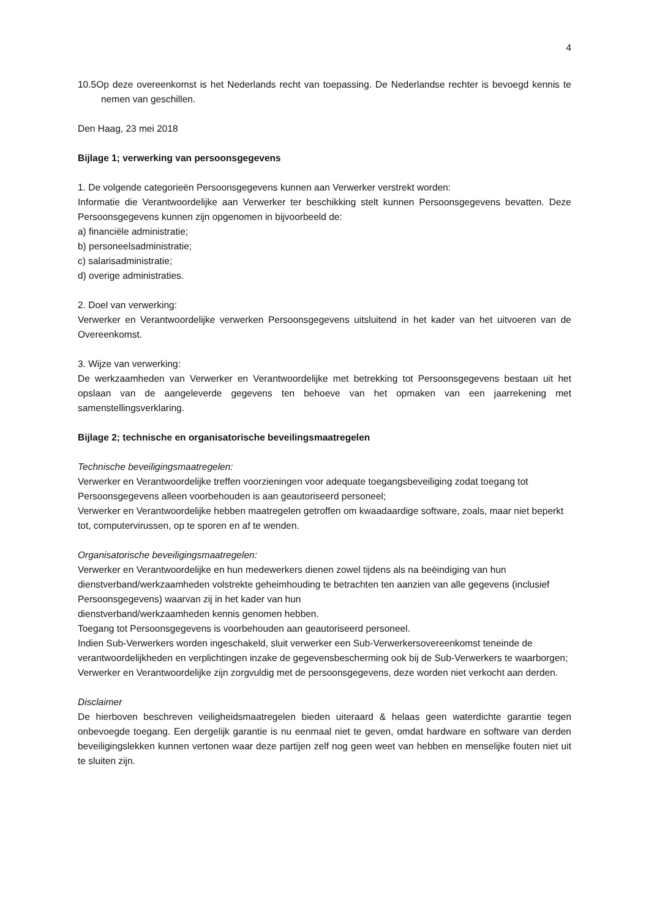4
10.5Op deze overeenkomst is het Nederlands recht van toepassing. De Nederlandse rechter is bevoegd kennis te nemen van geschillen.
Den Haag, 23 mei 2018
Bijlage 1; verwerking van persoonsgegevens
1. De volgende categorieën Persoonsgegevens kunnen aan Verwerker verstrekt worden:
Informatie die Verantwoordelijke aan Verwerker ter beschikking stelt kunnen Persoonsgegevens bevatten. Deze Persoonsgegevens kunnen zijn opgenomen in bijvoorbeeld de:
a) financiële administratie;
b) personeelsadministratie;
c) salarisadministratie;
d) overige administraties.
2. Doel van verwerking:
Verwerker en Verantwoordelijke verwerken Persoonsgegevens uitsluitend in het kader van het uitvoeren van de Overeenkomst.
3. Wijze van verwerking:
De werkzaamheden van Verwerker en Verantwoordelijke met betrekking tot Persoonsgegevens bestaan uit het opslaan van de aangeleverde gegevens ten behoeve van het opmaken van een jaarrekening met samenstellingsverklaring.
Bijlage 2; technische en organisatorische beveilingsmaatregelen
Technische beveiligingsmaatregelen:
Verwerker en Verantwoordelijke treffen voorzieningen voor adequate toegangsbeveiliging zodat toegang tot Persoonsgegevens alleen voorbehouden is aan geautoriseerd personeel;
Verwerker en Verantwoordelijke hebben maatregelen getroffen om kwaadaardige software, zoals, maar niet beperkt tot, computervirussen, op te sporen en af te wenden.
Organisatorische beveiligingsmaatregelen:
Verwerker en Verantwoordelijke en hun medewerkers dienen zowel tijdens als na beëindiging van hun dienstverband/werkzaamheden volstrekte geheimhouding te betrachten ten aanzien van alle gegevens (inclusief Persoonsgegevens) waarvan zij in het kader van hun
dienstverband/werkzaamheden kennis genomen hebben.
Toegang tot Persoonsgegevens is voorbehouden aan geautoriseerd personeel.
Indien Sub-Verwerkers worden ingeschakeld, sluit verwerker een Sub-Verwerkersovereenkomst teneinde de verantwoordelijkheden en verplichtingen inzake de gegevensbescherming ook bij de Sub-Verwerkers te waarborgen;
Verwerker en Verantwoordelijke zijn zorgvuldig met de persoonsgegevens, deze worden niet verkocht aan derden.
Disclaimer
De hierboven beschreven veiligheidsmaatregelen bieden uiteraard & helaas geen waterdichte garantie tegen onbevoegde toegang. Een dergelijk garantie is nu eenmaal niet te geven, omdat hardware en software van derden beveiligingslekken kunnen vertonen waar deze partijen zelf nog geen weet van hebben en menselijke fouten niet uit te sluiten zijn.